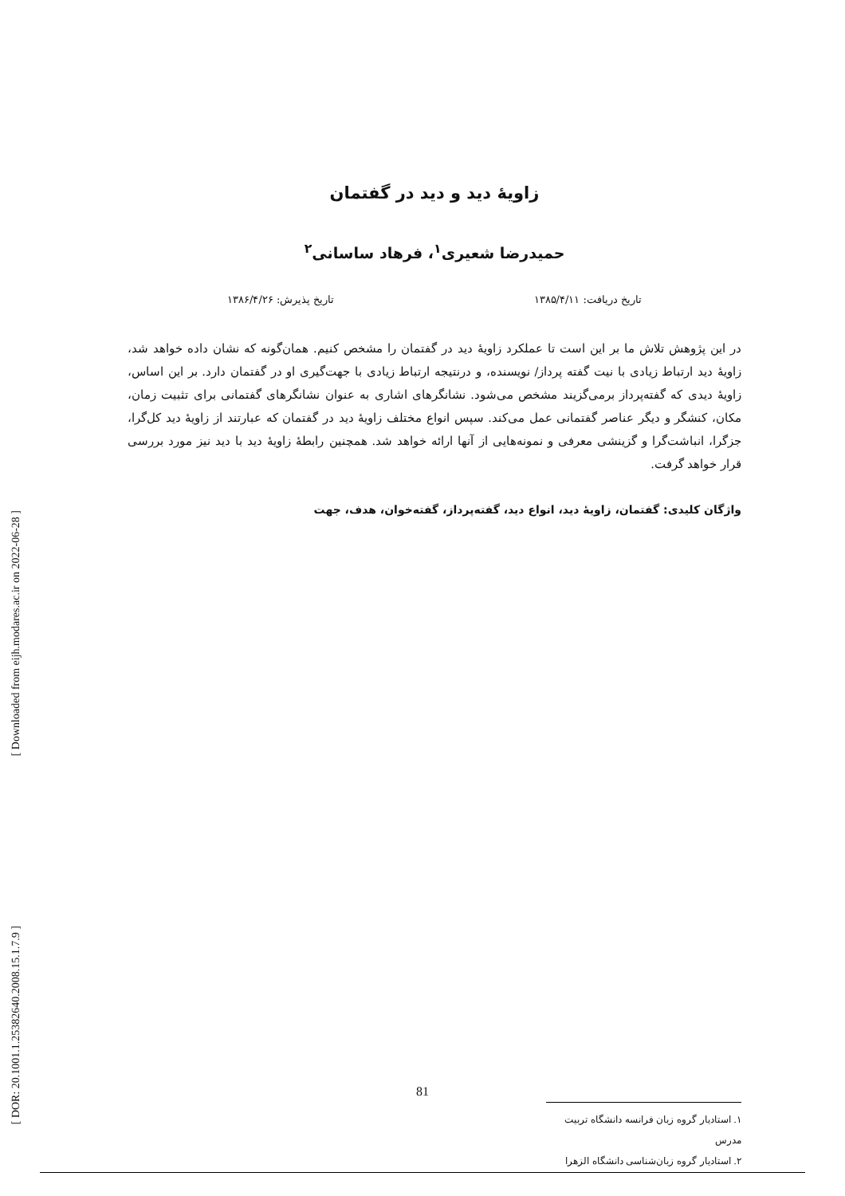[ Downloaded from eijh.modares.ac.ir on 2022-06-28 ]
[ DOR: 20.1001.1.25382640.2008.15.1.7.9 ]
زاویهٔ دید و دید در گفتمان
حمیدرضا شعیری<sup>۱</sup>، فرهاد ساسانی<sup>۲</sup>
تاریخ دریافت: ۱۳۸۵/۴/۱۱ تاریخ پذیرش: ۱۳۸۶/۴/۲۶
در این پژوهش تلاش ما بر این است تا عملکرد زاویهٔ دید در گفتمان را مشخص کنیم. همان‌گونه که نشان داده خواهد شد، زاویهٔ دید ارتباط زیادی با نیت گفته پرداز/ نویسنده، و درنتیجه ارتباط زیادی با جهت‌گیری او در گفتمان دارد. بر این اساس، زاویهٔ دیدی که گفته‌پرداز برمی‌گزیند مشخص می‌شود. نشانگرهای اشاری به عنوان نشانگرهای گفتمانی برای تثبیت زمان، مکان، کنشگر و دیگر عناصر گفتمانی عمل می‌کند. سپس انواع مختلف زاویهٔ دید در گفتمان که عبارتند از زاویهٔ دید کل‌گرا، جزگرا، انباشت‌گرا و گزینشی معرفی و نمونه‌هایی از آنها ارائه خواهد شد. همچنین رابطهٔ زاویهٔ دید با دید نیز مورد بررسی قرار خواهد گرفت.
واژگان کلیدی: گفتمان، زاویهٔ دید، انواع دید، گفته‌پرداز، گفته‌خوان، هدف، جهت
۱. استادیار گروه زبان فرانسه دانشگاه تربیت مدرس
۲. استادیار گروه زبان‌شناسی دانشگاه الزهرا
81